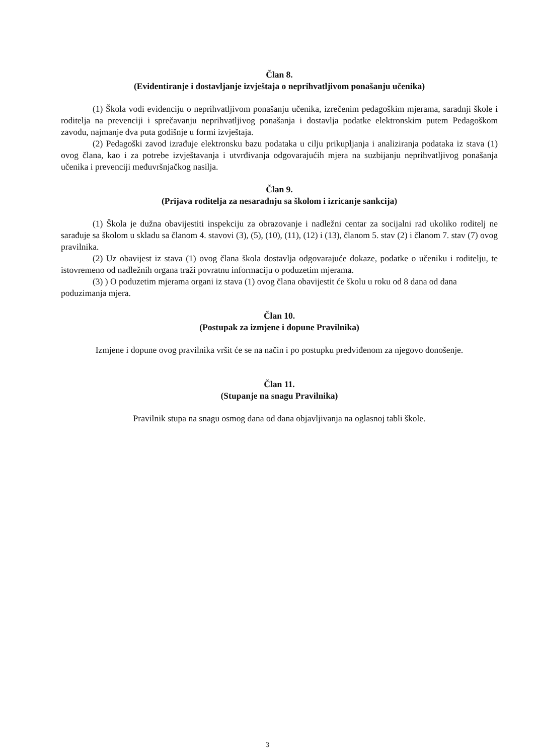Član 8.
(Evidentiranje i dostavljanje izvještaja o neprihvatljivom ponašanju učenika)
(1) Škola vodi evidenciju o neprihvatljivom ponašanju učenika, izrečenim pedagoškim mjerama, saradnji škole i roditelja na prevenciji i sprečavanju neprihvatljivog ponašanja i dostavlja podatke elektronskim putem Pedagoškom zavodu, najmanje dva puta godišnje u formi izvještaja.
(2) Pedagoški zavod izrađuje elektronsku bazu podataka u cilju prikupljanja i analiziranja podataka iz stava (1) ovog člana, kao i za potrebe izvještavanja i utvrđivanja odgovarajućih mjera na suzbijanju neprihvatljivog ponašanja učenika i prevenciji međuvršnjačkog nasilja.
Član 9.
(Prijava roditelja za nesaradnju sa školom i izricanje sankcija)
(1) Škola je dužna obavijestiti inspekciju za obrazovanje i nadležni centar za socijalni rad ukoliko roditelj ne sarađuje sa školom u skladu sa članom 4. stavovi (3), (5), (10), (11), (12) i (13), članom 5. stav (2) i članom 7. stav (7) ovog pravilnika.
(2) Uz obavijest iz stava (1) ovog člana škola dostavlja odgovarajuće dokaze, podatke o učeniku i roditelju, te istovremeno od nadležnih organa traži povratnu informaciju o poduzetim mjerama.
(3) ) O poduzetim mjerama organi iz stava (1) ovog člana obavijestit će školu u roku od 8 dana od dana poduzimanja mjera.
Član 10.
(Postupak za izmjene i dopune Pravilnika)
Izmjene i dopune ovog pravilnika vršit će se na način i po postupku predviđenom za njegovo donošenje.
Član 11.
(Stupanje na snagu Pravilnika)
Pravilnik stupa na snagu osmog dana od dana objavljivanja na oglasnoj tabli škole.
3